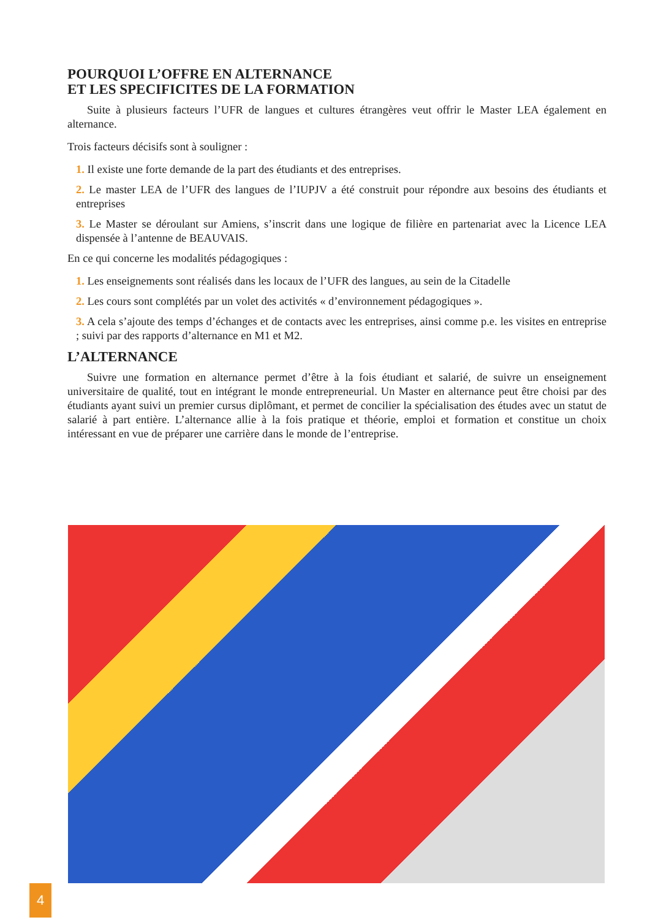POURQUOI L’OFFRE EN ALTERNANCE
ET LES SPECIFICITES DE LA FORMATION
Suite à plusieurs facteurs l’UFR de langues et cultures étrangères veut offrir le Master LEA également en alternance.
Trois facteurs décisifs sont à souligner :
1. Il existe une forte demande de la part des étudiants et des entreprises.
2. Le master LEA de l’UFR des langues de l’IUPJV a été construit pour répondre aux besoins des étudiants et entreprises
3. Le Master se déroulant sur Amiens, s’inscrit dans une logique de filière en partenariat avec la Licence LEA dispensée à l’antenne de BEAUVAIS.
En ce qui concerne les modalités pédagogiques :
1. Les enseignements sont réalisés dans les locaux de l’UFR des langues, au sein de la Citadelle
2. Les cours sont complétés par un volet des activités « d’environnement pédagogiques ».
3. A cela s’ajoute des temps d’échanges et de contacts avec les entreprises, ainsi comme p.e. les visites en entreprise ; suivi par des rapports d’alternance en M1 et M2.
L’ALTERNANCE
Suivre une formation en alternance permet d’être à la fois étudiant et salarié, de suivre un enseignement universitaire de qualité, tout en intégrant le monde entrepreneurial. Un Master en alternance peut être choisi par des étudiants ayant suivi un premier cursus diplômant, et permet de concilier la spécialisation des études avec un statut de salarié à part entière. L’alternance allie à la fois pratique et théorie, emploi et formation et constitue un choix intéressant en vue de préparer une carrière dans le monde de l’entreprise.
4